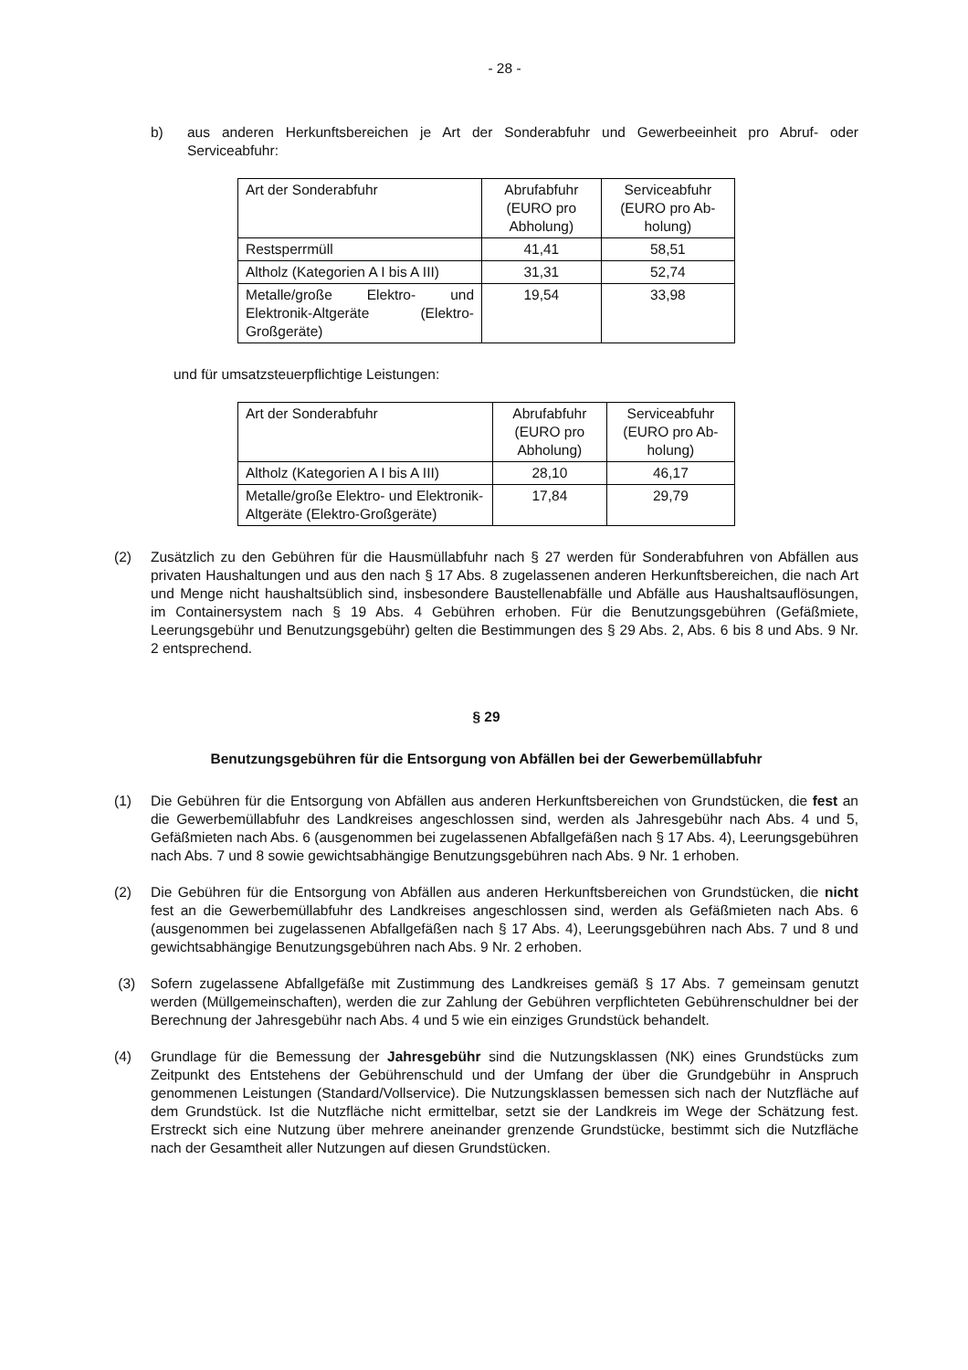- 28 -
b) aus anderen Herkunftsbereichen je Art der Sonderabfuhr und Gewerbeeinheit pro Abruf- oder Serviceabfuhr:
| Art der Sonderabfuhr | Abrufabfuhr (EURO pro Abholung) | Serviceabfuhr (EURO pro Ab-holung) |
| Restsperrmüll | 41,41 | 58,51 |
| Altholz (Kategorien A I bis A III) | 31,31 | 52,74 |
| Metalle/große Elektro- und Elektronik-Altgeräte (Elektro-Großgeräte) | 19,54 | 33,98 |
und für umsatzsteuerpflichtige Leistungen:
| Art der Sonderabfuhr | Abrufabfuhr (EURO pro Abholung) | Serviceabfuhr (EURO pro Ab-holung) |
| Altholz (Kategorien A I bis A III) | 28,10 | 46,17 |
| Metalle/große Elektro- und Elektronik-Altgeräte (Elektro-Großgeräte) | 17,84 | 29,79 |
(2) Zusätzlich zu den Gebühren für die Hausmüllabfuhr nach § 27 werden für Sonderabfuhren von Abfällen aus privaten Haushaltungen und aus den nach § 17 Abs. 8 zugelassenen anderen Herkunftsbereichen, die nach Art und Menge nicht haushaltsüblich sind, insbesondere Baustellenabfälle und Abfälle aus Haushaltsauflösungen, im Containersystem nach § 19 Abs. 4 Gebühren erhoben. Für die Benutzungsgebühren (Gefäßmiete, Leerungsgebühr und Benutzungsgebühr) gelten die Bestimmungen des § 29 Abs. 2, Abs. 6 bis 8 und Abs. 9 Nr. 2 entsprechend.
§ 29
Benutzungsgebühren für die Entsorgung von Abfällen bei der Gewerbemüllabfuhr
(1) Die Gebühren für die Entsorgung von Abfällen aus anderen Herkunftsbereichen von Grundstücken, die fest an die Gewerbemüllabfuhr des Landkreises angeschlossen sind, werden als Jahresgebühr nach Abs. 4 und 5, Gefäßmieten nach Abs. 6 (ausgenommen bei zugelassenen Abfallgefäßen nach § 17 Abs. 4), Leerungsgebühren nach Abs. 7 und 8 sowie gewichtsabhängige Benutzungsgebühren nach Abs. 9 Nr. 1 erhoben.
(2) Die Gebühren für die Entsorgung von Abfällen aus anderen Herkunftsbereichen von Grundstücken, die nicht fest an die Gewerbemüllabfuhr des Landkreises angeschlossen sind, werden als Gefäßmieten nach Abs. 6 (ausgenommen bei zugelassenen Abfallgefäßen nach § 17 Abs. 4), Leerungsgebühren nach Abs. 7 und 8 und gewichtsabhängige Benutzungsgebühren nach Abs. 9 Nr. 2 erhoben.
(3) Sofern zugelassene Abfallgefäße mit Zustimmung des Landkreises gemäß § 17 Abs. 7 gemeinsam genutzt werden (Müllgemeinschaften), werden die zur Zahlung der Gebühren verpflichteten Gebührenschuldner bei der Berechnung der Jahresgebühr nach Abs. 4 und 5 wie ein einziges Grundstück behandelt.
(4) Grundlage für die Bemessung der Jahresgebühr sind die Nutzungsklassen (NK) eines Grundstücks zum Zeitpunkt des Entstehens der Gebührenschuld und der Umfang der über die Grundgebühr in Anspruch genommenen Leistungen (Standard/Vollservice). Die Nutzungsklassen bemessen sich nach der Nutzfläche auf dem Grundstück. Ist die Nutzfläche nicht ermittelbar, setzt sie der Landkreis im Wege der Schätzung fest. Erstreckt sich eine Nutzung über mehrere aneinander grenzende Grundstücke, bestimmt sich die Nutzfläche nach der Gesamtheit aller Nutzungen auf diesen Grundstücken.